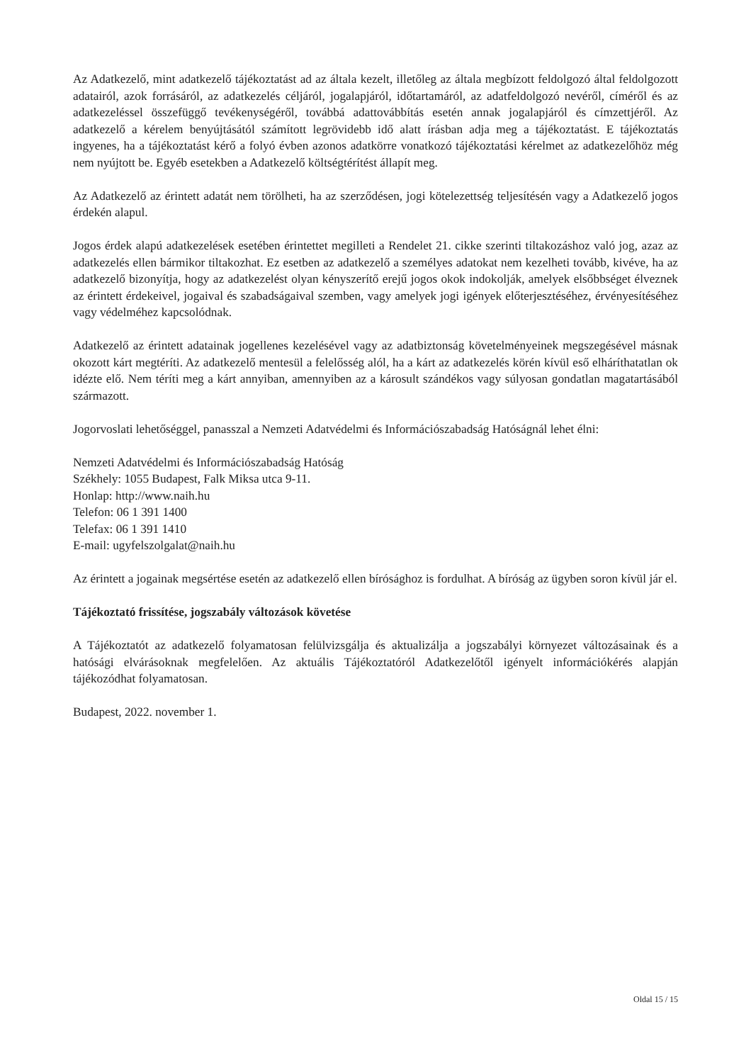Az Adatkezelő, mint adatkezelő tájékoztatást ad az általa kezelt, illetőleg az általa megbízott feldolgozó által feldolgozott adatairól, azok forrásáról, az adatkezelés céljáról, jogalapjáról, időtartamáról, az adatfeldolgozó nevéről, címéről és az adatkezeléssel összefüggő tevékenységéről, továbbá adattovábbítás esetén annak jogalapjáról és címzettjéről. Az adatkezelő a kérelem benyújtásától számított legrövidebb idő alatt írásban adja meg a tájékoztatást. E tájékoztatás ingyenes, ha a tájékoztatást kérő a folyó évben azonos adatkörre vonatkozó tájékoztatási kérelmet az adatkezelőhöz még nem nyújtott be. Egyéb esetekben a Adatkezelő költségtérítést állapít meg.
Az Adatkezelő az érintett adatát nem törölheti, ha az szerződésen, jogi kötelezettség teljesítésén vagy a Adatkezelő jogos érdekén alapul.
Jogos érdek alapú adatkezelések esetében érintettet megilleti a Rendelet 21. cikke szerinti tiltakozáshoz való jog, azaz az adatkezelés ellen bármikor tiltakozhat. Ez esetben az adatkezelő a személyes adatokat nem kezelheti tovább, kivéve, ha az adatkezelő bizonyítja, hogy az adatkezelést olyan kényszerítő erejű jogos okok indokolják, amelyek elsőbbséget élveznek az érintett érdekeivel, jogaival és szabadságaival szemben, vagy amelyek jogi igények előterjesztéséhez, érvényesítéséhez vagy védelméhez kapcsolódnak.
Adatkezelő az érintett adatainak jogellenes kezelésével vagy az adatbiztonság követelményeinek megszegésével másnak okozott kárt megtéríti. Az adatkezelő mentesül a felelősség alól, ha a kárt az adatkezelés körén kívül eső elháríthatatlan ok idézte elő. Nem téríti meg a kárt annyiban, amennyiben az a károsult szándékos vagy súlyosan gondatlan magatartásából származott.
Jogorvoslati lehetőséggel, panasszal a Nemzeti Adatvédelmi és Információszabadság Hatóságnál lehet élni:
Nemzeti Adatvédelmi és Információszabadság Hatóság
Székhely: 1055 Budapest, Falk Miksa utca 9-11.
Honlap: http://www.naih.hu
Telefon: 06 1 391 1400
Telefax: 06 1 391 1410
E-mail: ugyfelszolgalat@naih.hu
Az érintett a jogainak megsértése esetén az adatkezelő ellen bírósághoz is fordulhat. A bíróság az ügyben soron kívül jár el.
Tájékoztató frissítése, jogszabály változások követése
A Tájékoztatót az adatkezelő folyamatosan felülvizsgálja és aktualizálja a jogszabályi környezet változásainak és a hatósági elvárásoknak megfelelően. Az aktuális Tájékoztatóról Adatkezelőtől igényelt információkérés alapján tájékozódhat folyamatosan.
Budapest, 2022. november 1.
Oldal 15 / 15